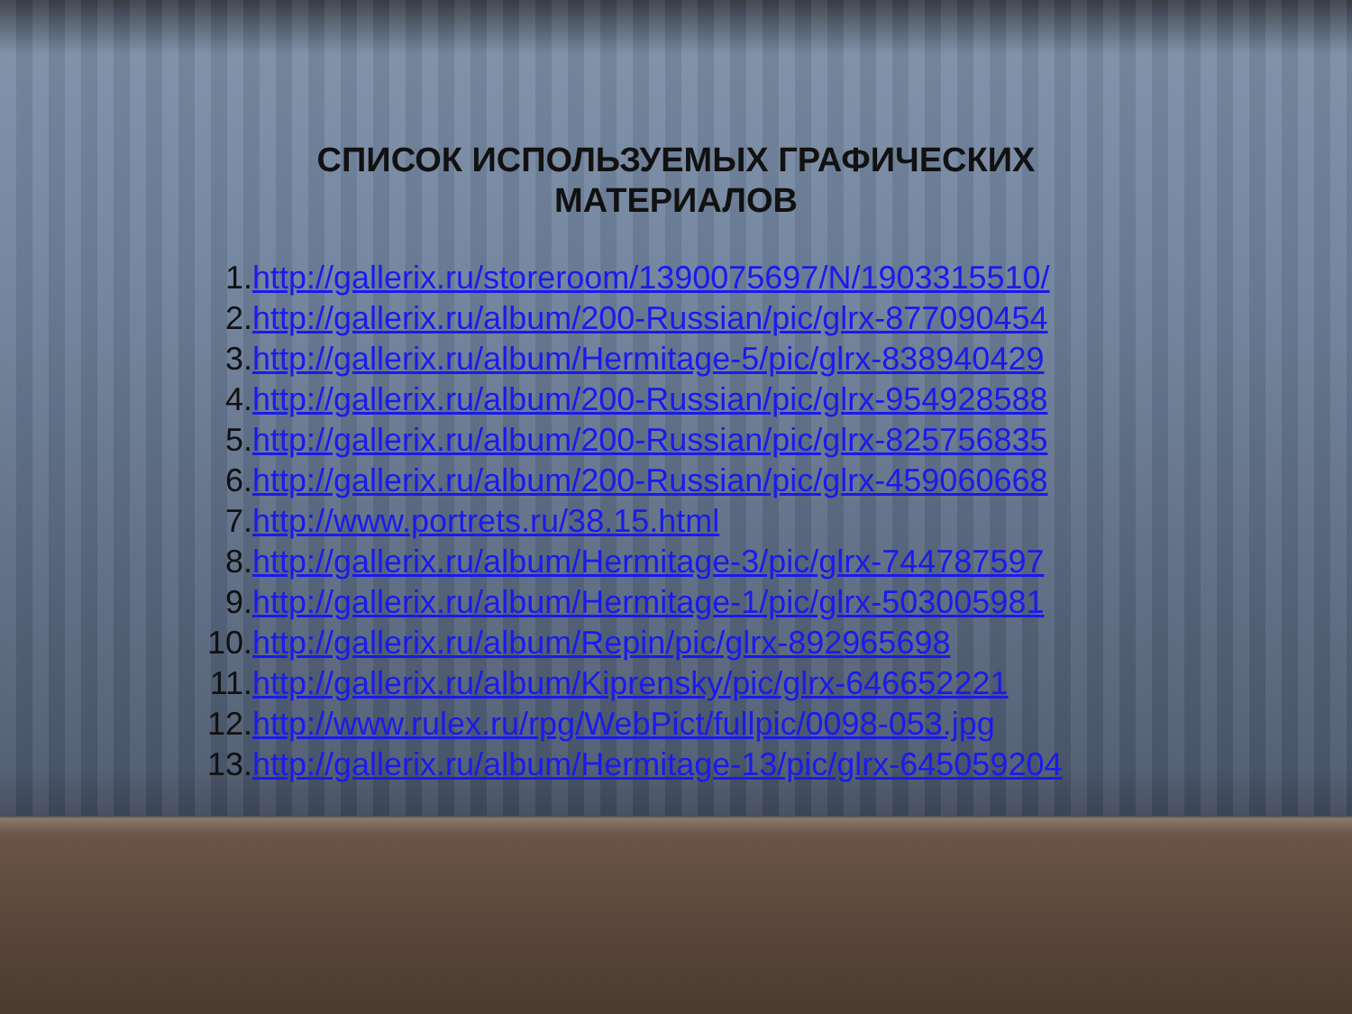СПИСОК ИСПОЛЬЗУЕМЫХ ГРАФИЧЕСКИХ
МАТЕРИАЛОВ
1. http://gallerix.ru/storeroom/1390075697/N/1903315510/
2. http://gallerix.ru/album/200-Russian/pic/glrx-877090454
3. http://gallerix.ru/album/Hermitage-5/pic/glrx-838940429
4. http://gallerix.ru/album/200-Russian/pic/glrx-954928588
5. http://gallerix.ru/album/200-Russian/pic/glrx-825756835
6. http://gallerix.ru/album/200-Russian/pic/glrx-459060668
7. http://www.portrets.ru/38.15.html
8. http://gallerix.ru/album/Hermitage-3/pic/glrx-744787597
9. http://gallerix.ru/album/Hermitage-1/pic/glrx-503005981
10. http://gallerix.ru/album/Repin/pic/glrx-892965698
11. http://gallerix.ru/album/Kiprensky/pic/glrx-646652221
12. http://www.rulex.ru/rpg/WebPict/fullpic/0098-053.jpg
13. http://gallerix.ru/album/Hermitage-13/pic/glrx-645059204